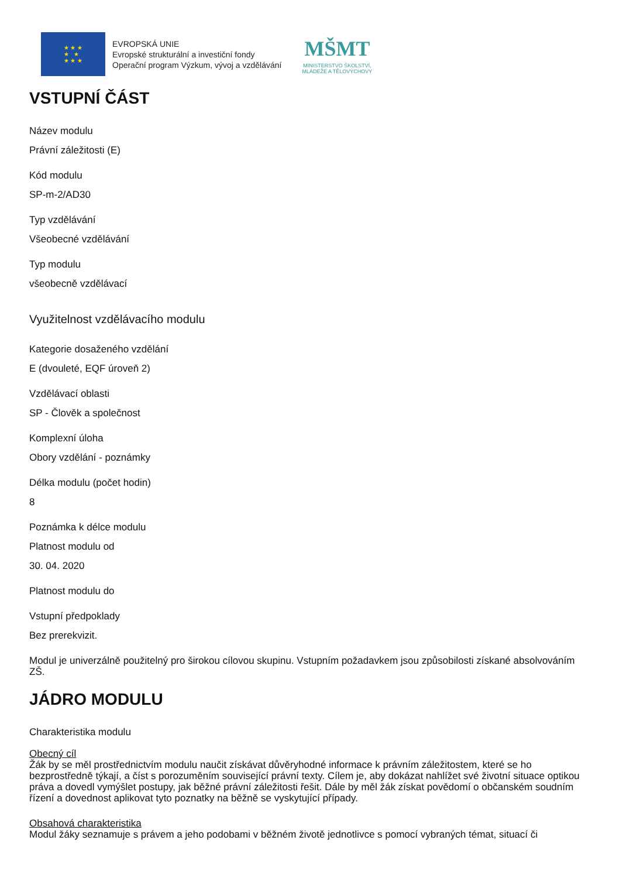★ ★ ★
★ ★
★ ★ ★
EVROPSKÁ UNIE
Evropské strukturální a investiční fondy
Operační program Výzkum, vývoj a vzdělávání
MŠMT
MINISTERSTVO ŠKOLSTVÍ,
MLÁDEŽE A TĚLOVÝCHOVY
VSTUPNÍ ČÁST
Název modulu
Právní záležitosti (E)
Kód modulu
SP-m-2/AD30
Typ vzdělávání
Všeobecné vzdělávání
Typ modulu
všeobecně vzdělávací
Využitelnost vzdělávacího modulu
Kategorie dosaženého vzdělání
E (dvouleté, EQF úroveň 2)
Vzdělávací oblasti
SP - Člověk a společnost
Komplexní úloha
Obory vzdělání - poznámky
Délka modulu (počet hodin)
8
Poznámka k délce modulu
Platnost modulu od
30. 04. 2020
Platnost modulu do
Vstupní předpoklady
Bez prerekvizit.
Modul je univerzálně použitelný pro širokou cílovou skupinu. Vstupním požadavkem jsou způsobilosti získané absolvováním ZŠ.
JÁDRO MODULU
Charakteristika modulu
Obecný cíl
Žák by se měl prostřednictvím modulu naučit získávat důvěryhodné informace k právním záležitostem, které se ho bezprostředně týkají, a číst s porozuměním související právní texty. Cílem je, aby dokázat nahlížet své životní situace optikou práva a dovedl vymýšlet postupy, jak běžné právní záležitosti řešit. Dále by měl žák získat povědomí o občanském soudním řízení a dovednost aplikovat tyto poznatky na běžně se vyskytující případy.
Obsahová charakteristika
Modul žáky seznamuje s právem a jeho podobami v běžném životě jednotlivce s pomocí vybraných témat, situací či